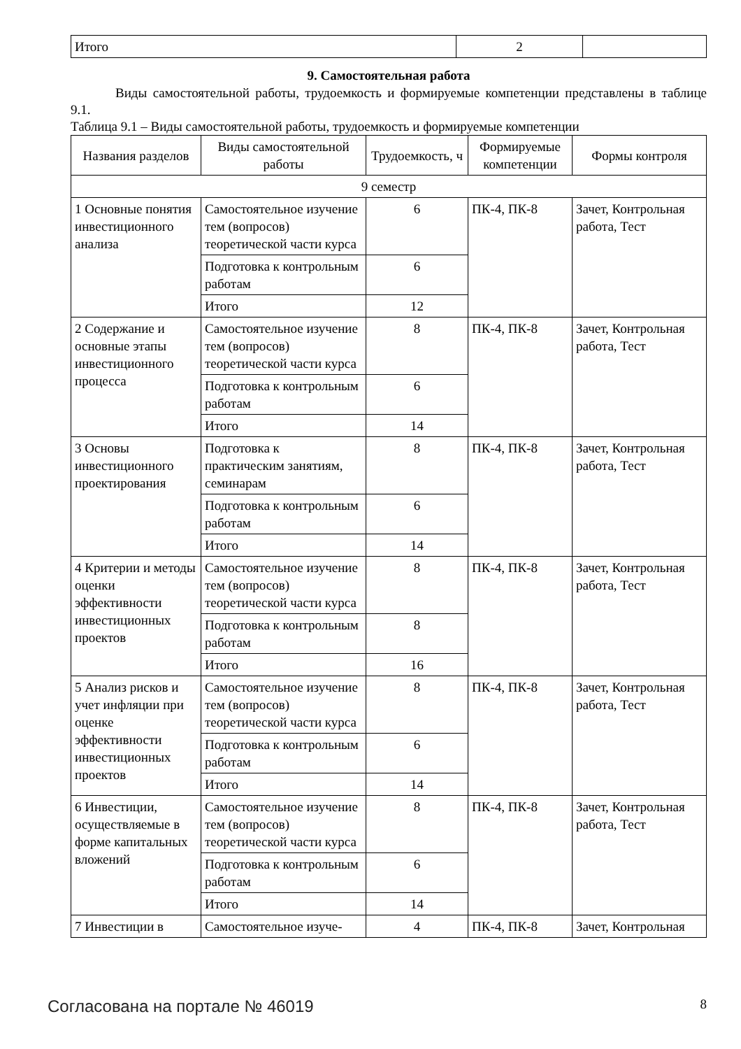| Итого | 2 | |
9. Самостоятельная работа
Виды самостоятельной работы, трудоемкость и формируемые компетенции представлены в таблице 9.1.
Таблица 9.1 – Виды самостоятельной работы, трудоемкость и формируемые компетенции
| Названия разделов | Виды самостоятельной работы | Трудоемкость, ч | Формируемые компетенции | Формы контроля |
| --- | --- | --- | --- | --- |
| 9 семестр | | | | |
| 1 Основные понятия инвестиционного анализа | Самостоятельное изучение тем (вопросов) теоретической части курса | 6 | ПК-4, ПК-8 | Зачет, Контрольная работа, Тест |
| | Подготовка к контрольным работам | 6 | | |
| | Итого | 12 | | |
| 2 Содержание и основные этапы инвестиционного процесса | Самостоятельное изучение тем (вопросов) теоретической части курса | 8 | ПК-4, ПК-8 | Зачет, Контрольная работа, Тест |
| | Подготовка к контрольным работам | 6 | | |
| | Итого | 14 | | |
| 3 Основы инвестиционного проектирования | Подготовка к практическим занятиям, семинарам | 8 | ПК-4, ПК-8 | Зачет, Контрольная работа, Тест |
| | Подготовка к контрольным работам | 6 | | |
| | Итого | 14 | | |
| 4 Критерии и методы оценки эффективности инвестиционных проектов | Самостоятельное изучение тем (вопросов) теоретической части курса | 8 | ПК-4, ПК-8 | Зачет, Контрольная работа, Тест |
| | Подготовка к контрольным работам | 8 | | |
| | Итого | 16 | | |
| 5 Анализ рисков и учет инфляции при оценке эффективности инвестиционных проектов | Самостоятельное изучение тем (вопросов) теоретической части курса | 8 | ПК-4, ПК-8 | Зачет, Контрольная работа, Тест |
| | Подготовка к контрольным работам | 6 | | |
| | Итого | 14 | | |
| 6 Инвестиции, осуществляемые в форме капитальных вложений | Самостоятельное изучение тем (вопросов) теоретической части курса | 8 | ПК-4, ПК-8 | Зачет, Контрольная работа, Тест |
| | Подготовка к контрольным работам | 6 | | |
| | Итого | 14 | | |
| 7 Инвестиции в | Самостоятельное изуче- | 4 | ПК-4, ПК-8 | Зачет, Контрольная |
Согласована на портале № 46019 8